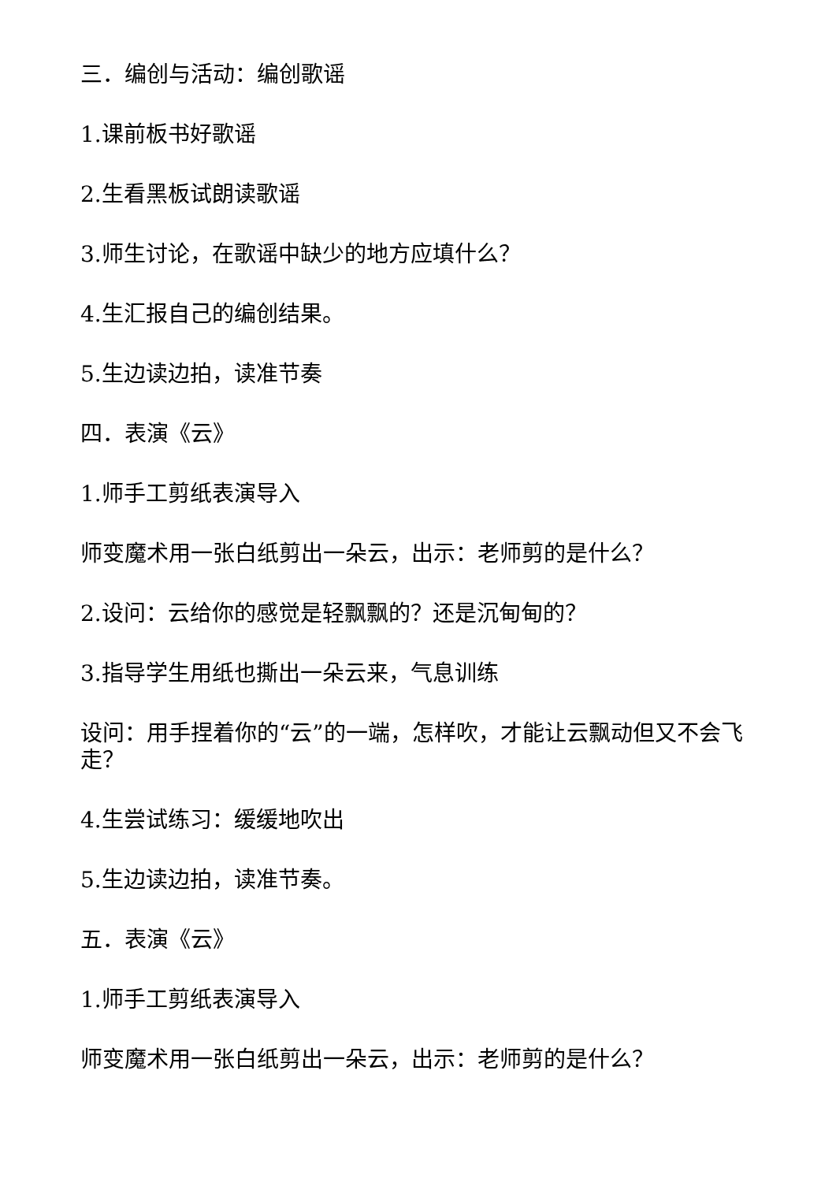三．编创与活动：编创歌谣
1.课前板书好歌谣
2.生看黑板试朗读歌谣
3.师生讨论，在歌谣中缺少的地方应填什么？
4.生汇报自己的编创结果。
5.生边读边拍，读准节奏
四．表演《云》
1.师手工剪纸表演导入
师变魔术用一张白纸剪出一朵云，出示：老师剪的是什么？
2.设问：云给你的感觉是轻飘飘的？还是沉甸甸的？
3.指导学生用纸也撕出一朵云来，气息训练
设问：用手捏着你的“云”的一端，怎样吹，才能让云飘动但又不会飞走？
4.生尝试练习：缓缓地吹出
5.生边读边拍，读准节奏。
五．表演《云》
1.师手工剪纸表演导入
师变魔术用一张白纸剪出一朵云，出示：老师剪的是什么？